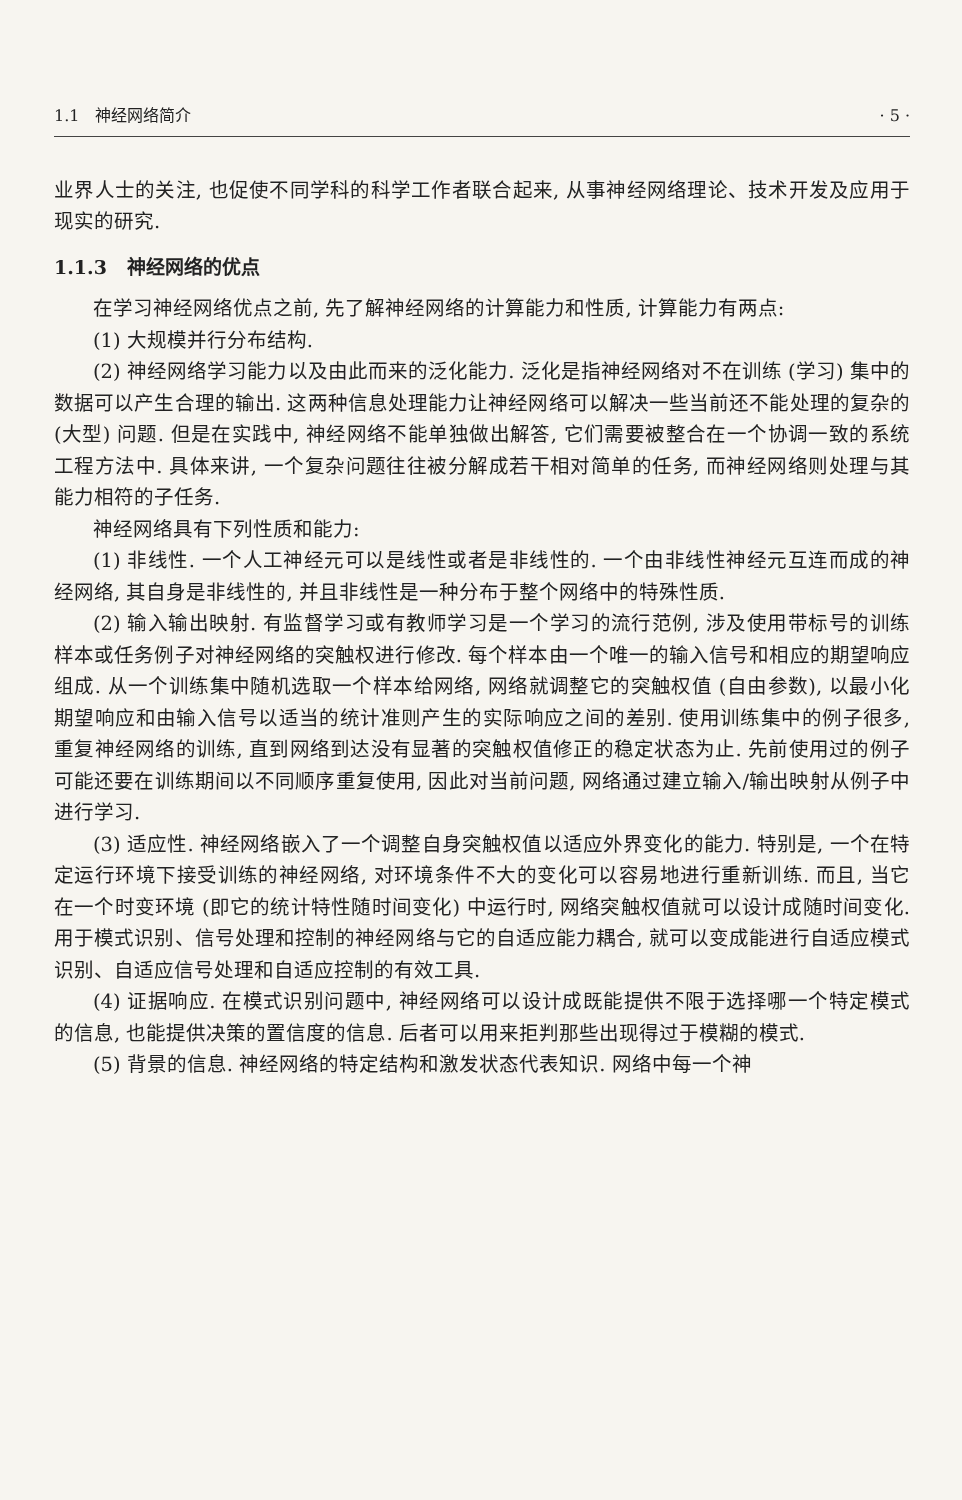1.1 神经网络简介 · 5 ·
业界人士的关注, 也促使不同学科的科学工作者联合起来, 从事神经网络理论、技术开发及应用于现实的研究.
1.1.3 神经网络的优点
在学习神经网络优点之前, 先了解神经网络的计算能力和性质, 计算能力有两点:
(1) 大规模并行分布结构.
(2) 神经网络学习能力以及由此而来的泛化能力. 泛化是指神经网络对不在训练 (学习) 集中的数据可以产生合理的输出. 这两种信息处理能力让神经网络可以解决一些当前还不能处理的复杂的 (大型) 问题. 但是在实践中, 神经网络不能单独做出解答, 它们需要被整合在一个协调一致的系统工程方法中. 具体来讲, 一个复杂问题往往被分解成若干相对简单的任务, 而神经网络则处理与其能力相符的子任务.
神经网络具有下列性质和能力:
(1) 非线性. 一个人工神经元可以是线性或者是非线性的. 一个由非线性神经元互连而成的神经网络, 其自身是非线性的, 并且非线性是一种分布于整个网络中的特殊性质.
(2) 输入输出映射. 有监督学习或有教师学习是一个学习的流行范例, 涉及使用带标号的训练样本或任务例子对神经网络的突触权进行修改. 每个样本由一个唯一的输入信号和相应的期望响应组成. 从一个训练集中随机选取一个样本给网络, 网络就调整它的突触权值 (自由参数), 以最小化期望响应和由输入信号以适当的统计准则产生的实际响应之间的差别. 使用训练集中的例子很多, 重复神经网络的训练, 直到网络到达没有显著的突触权值修正的稳定状态为止. 先前使用过的例子可能还要在训练期间以不同顺序重复使用, 因此对当前问题, 网络通过建立输入/输出映射从例子中进行学习.
(3) 适应性. 神经网络嵌入了一个调整自身突触权值以适应外界变化的能力. 特别是, 一个在特定运行环境下接受训练的神经网络, 对环境条件不大的变化可以容易地进行重新训练. 而且, 当它在一个时变环境 (即它的统计特性随时间变化) 中运行时, 网络突触权值就可以设计成随时间变化. 用于模式识别、信号处理和控制的神经网络与它的自适应能力耦合, 就可以变成能进行自适应模式识别、自适应信号处理和自适应控制的有效工具.
(4) 证据响应. 在模式识别问题中, 神经网络可以设计成既能提供不限于选择哪一个特定模式的信息, 也能提供决策的置信度的信息. 后者可以用来拒判那些出现得过于模糊的模式.
(5) 背景的信息. 神经网络的特定结构和激发状态代表知识. 网络中每一个神